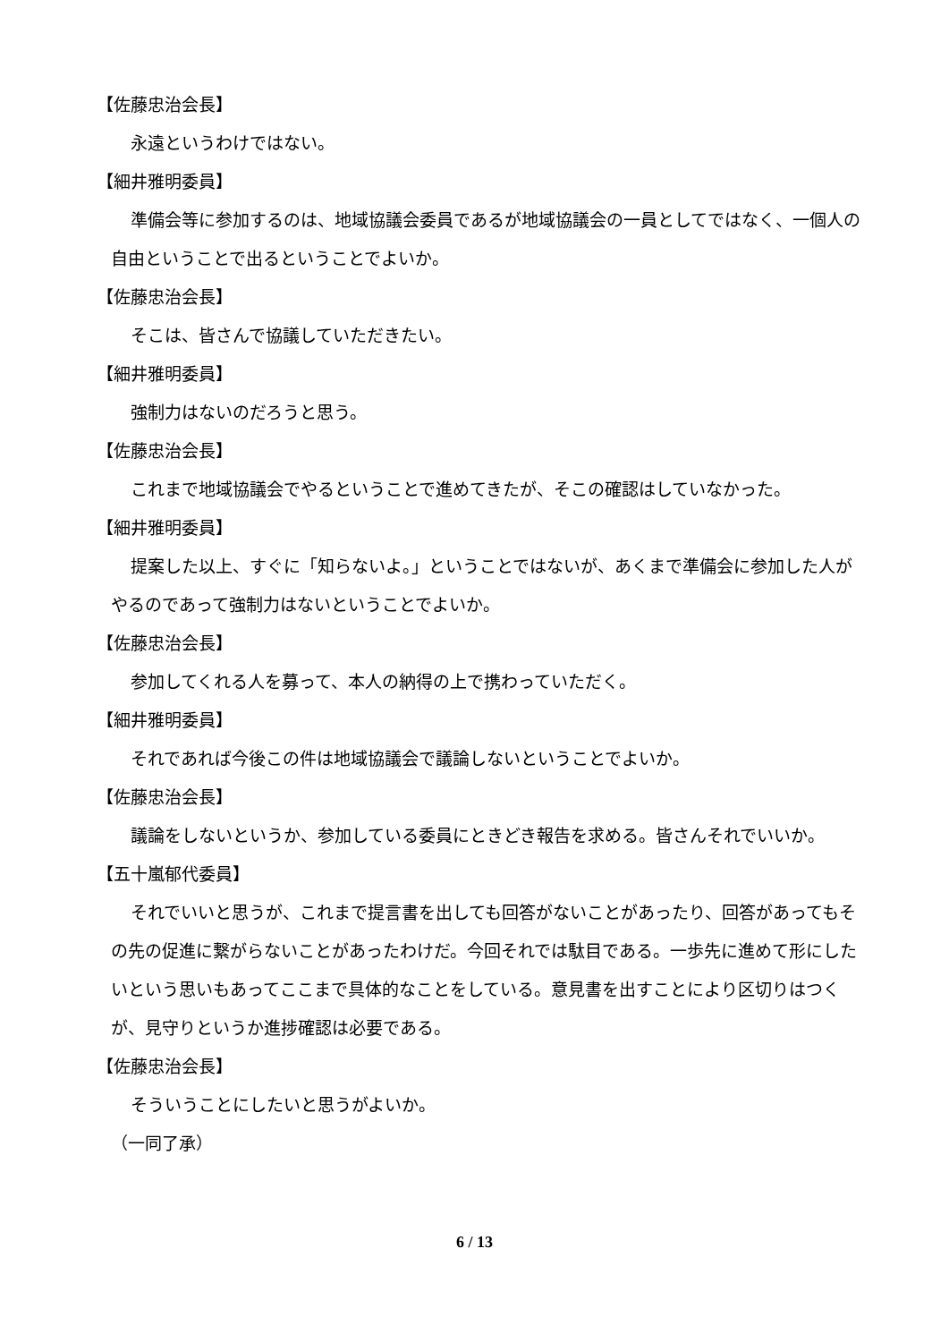【佐藤忠治会長】
永遠というわけではない。
【細井雅明委員】
準備会等に参加するのは、地域協議会委員であるが地域協議会の一員としてではなく、一個人の自由ということで出るということでよいか。
【佐藤忠治会長】
そこは、皆さんで協議していただきたい。
【細井雅明委員】
強制力はないのだろうと思う。
【佐藤忠治会長】
これまで地域協議会でやるということで進めてきたが、そこの確認はしていなかった。
【細井雅明委員】
提案した以上、すぐに「知らないよ。」ということではないが、あくまで準備会に参加した人がやるのであって強制力はないということでよいか。
【佐藤忠治会長】
参加してくれる人を募って、本人の納得の上で携わっていただく。
【細井雅明委員】
それであれば今後この件は地域協議会で議論しないということでよいか。
【佐藤忠治会長】
議論をしないというか、参加している委員にときどき報告を求める。皆さんそれでいいか。
【五十嵐郁代委員】
それでいいと思うが、これまで提言書を出しても回答がないことがあったり、回答があってもその先の促進に繋がらないことがあったわけだ。今回それでは駄目である。一歩先に進めて形にしたいという思いもあってここまで具体的なことをしている。意見書を出すことにより区切りはつくが、見守りというか進捗確認は必要である。
【佐藤忠治会長】
そういうことにしたいと思うがよいか。
（一同了承）
6 / 13